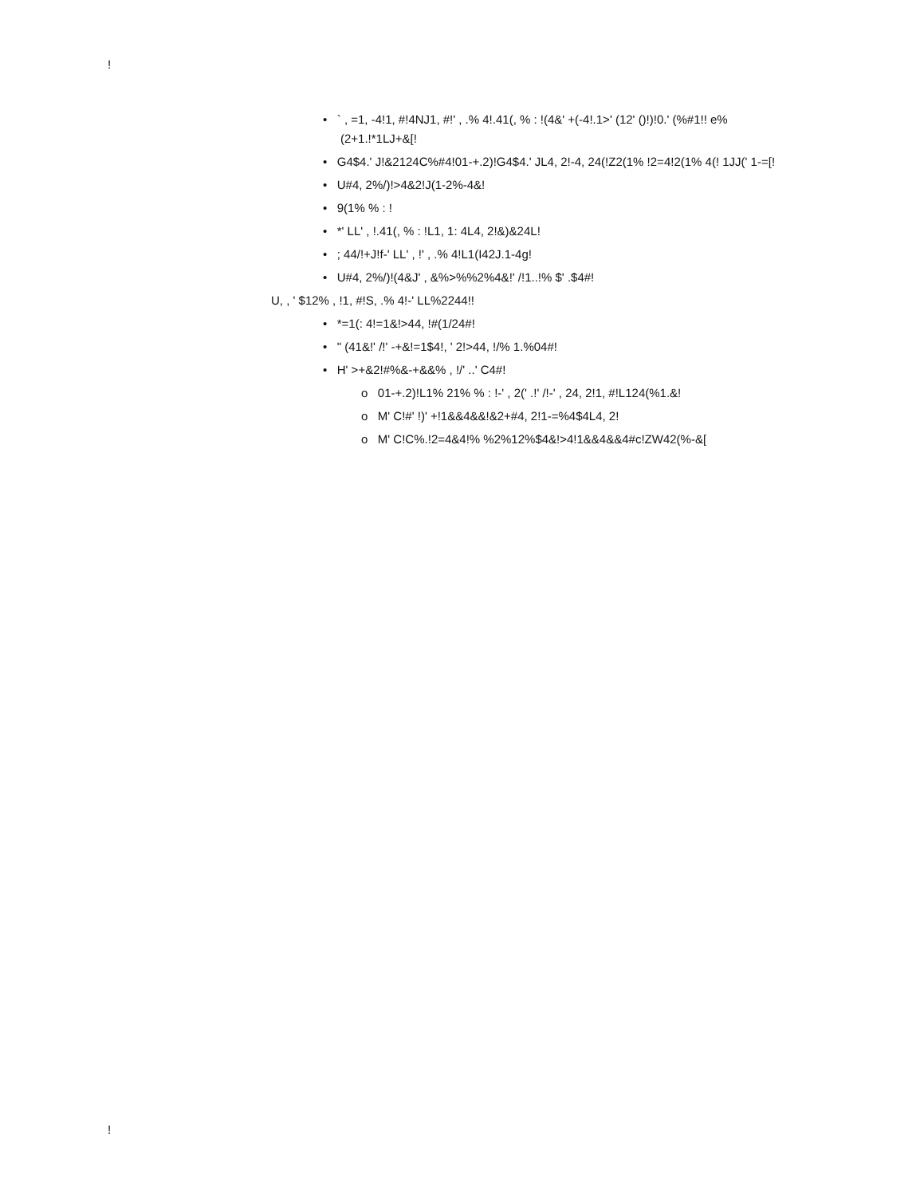!
• ` , =1, -4!1, #!4NJ1, #!' , .% 4!.41(, % : !(4&' +(-4!.1>' (12' ()!)!0.' (%#1!! e%(2+1.!*1LJ+&[!
• G4$4.' J!&2124C%#4!01-+.2)!G4$4.' JL4, 2!-4, 24(!Z2(1% !2=4!2(1% 4(! 1JJ(' 1-=[!
• U#4, 2%/)!>4&2!J(1-2%-4&!
• 9(1% % : !
• *' LL' , !.41(, % : !L1, 1: 4L4, 2!&)&24L!
• ; 44/!+J!f-' LL' , !' , .% 4!L1(I42J.1-4g!
• U#4, 2%/)!(4&J' , &%>%%2%4&!' /!1..!% $' .$4#!
U, , ' $12% , !1, #!S, .% 4!-' LL%2244!!
• *=1(: 4!=1&!>44, !#(1/24#!
• " (41&!' /!' -+&!=1$4!, ' 2!>44, !/% 1.%04#!
• H' >+&2!#%&-+&&% , !/' ..' C4#!
o 01-+.2)!L1% 21% % : !-' , 2(' .!' /!-' , 24, 2!1, #!L124(%1.&!
o M' C!#' !)' +!1&&4&&!&2+#4, 2!1-=%4$4L4, 2!
o M' C!C%.!2=4&4!% %2%12%$4&!>4!1&&4&&4#c!ZW42(%-&[
!